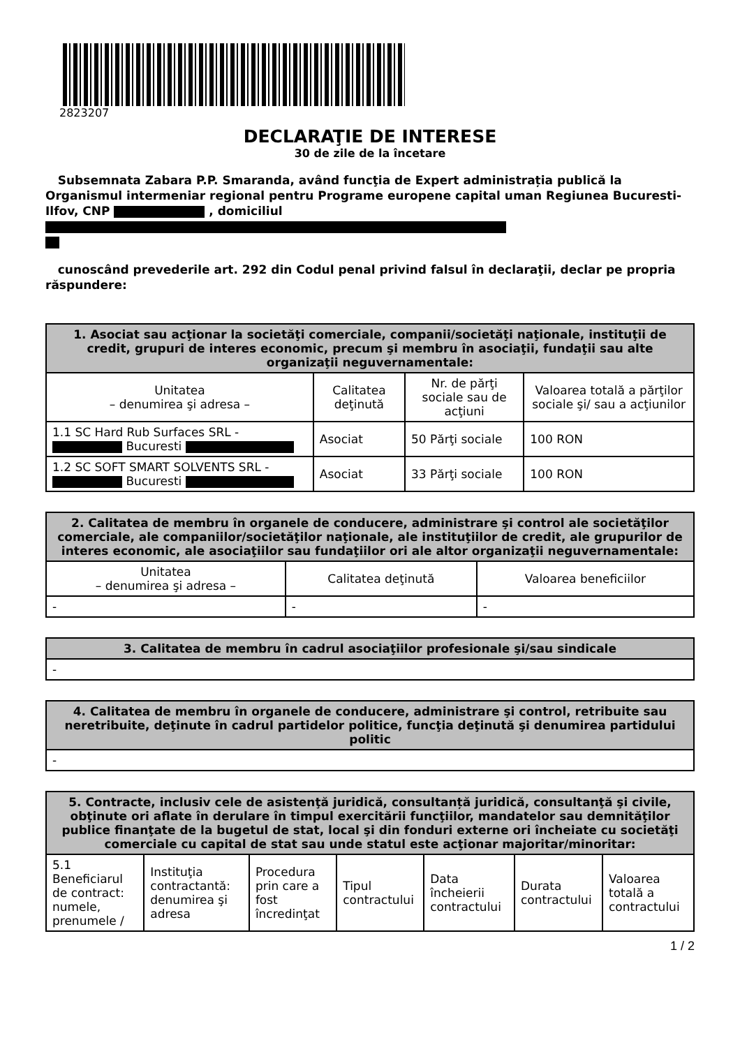2823207
DECLARAŢIE DE INTERESE
30 de zile de la încetare
Subsemnata Zabara P.P. Smaranda, având funcţia de Expert administrația publică la Organismul intermeniar regional pentru Programe europene capital uman Regiunea Bucuresti-Ilfov, CNP , domiciliul
cunoscând prevederile art. 292 din Codul penal privind falsul în declaraţii, declar pe propria răspundere:
| 1. Asociat sau acţionar la societăţi comerciale, companii/societăţi naţionale, instituţii de credit, grupuri de interes economic, precum şi membru în asociaţii, fundaţii sau alte organizaţii neguvernamentale: | | | |
| --- | --- | --- | --- |
| Unitatea – denumirea şi adresa – | Calitatea deţinută | Nr. de părţi sociale sau de acţiuni | Valoarea totală a părţilor sociale şi/ sau a acţiunilor |
| 1.1 SC Hard Rub Surfaces SRL - Bucuresti | Asociat | 50 Părţi sociale | 100 RON |
| 1.2 SC SOFT SMART SOLVENTS SRL - Bucuresti | Asociat | 33 Părţi sociale | 100 RON |
| 2. Calitatea de membru în organele de conducere, administrare şi control ale societăţilor comerciale, ale companiilor/societăţilor naţionale, ale instituţiilor de credit, ale grupurilor de interes economic, ale asociaţiilor sau fundaţiilor ori ale altor organizaţii neguvernamentale: | | |
| --- | --- | --- |
| Unitatea – denumirea şi adresa – | Calitatea deţinută | Valoarea beneficiilor |
| - | - | - |
| 3. Calitatea de membru în cadrul asociaţiilor profesionale şi/sau sindicale |
| --- |
| - |
| 4. Calitatea de membru în organele de conducere, administrare şi control, retribuite sau neretribuite, deţinute în cadrul partidelor politice, funcţia deţinută şi denumirea partidului politic |
| --- |
| - |
| 5. Contracte, inclusiv cele de asistenţă juridică, consultanță juridică, consultanţă şi civile, obţinute ori aflate în derulare în timpul exercitării funcţiilor, mandatelor sau demnităţilor publice finanţate de la bugetul de stat, local şi din fonduri externe ori încheiate cu societăţi comerciale cu capital de stat sau unde statul este acţionar majoritar/minoritar: | | | | | | |
| --- | --- | --- | --- | --- | --- | --- |
| 5.1 Beneficiarul de contract: numele, prenumele / | Instituţia contractantă: denumirea şi adresa | Procedura prin care a fost încredinţat | Tipul contractului | Data încheierii contractului | Durata contractului | Valoarea totală a contractului |
1 / 2